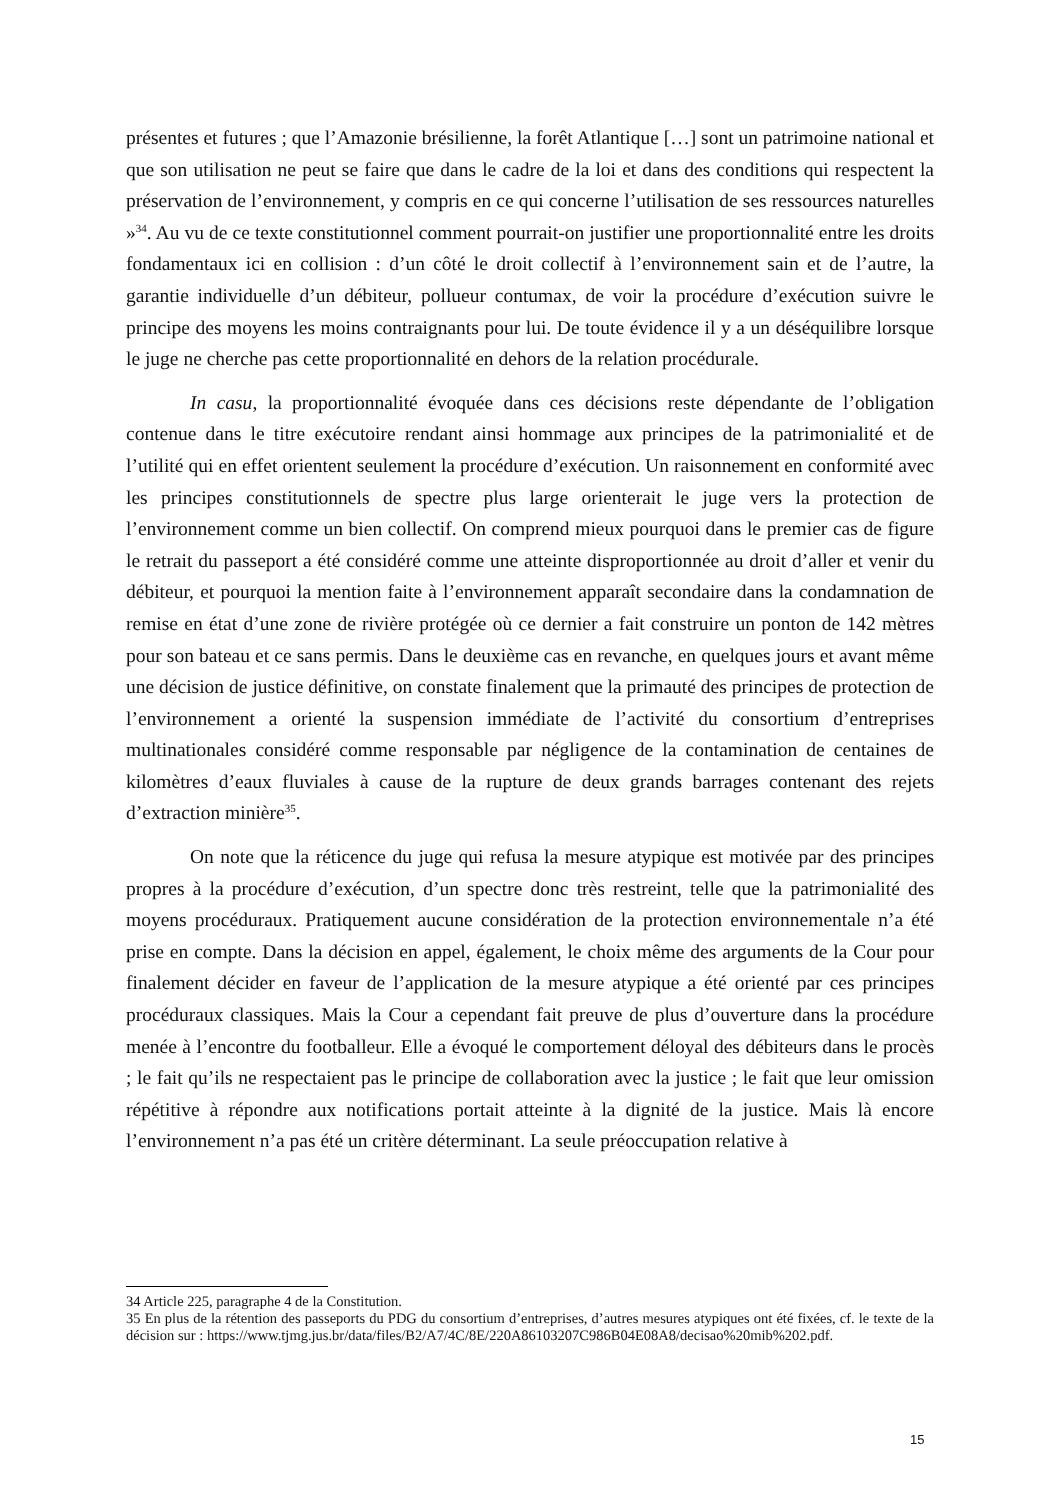présentes et futures ; que l’Amazonie brésilienne, la forêt Atlantique […] sont un patrimoine national et que son utilisation ne peut se faire que dans le cadre de la loi et dans des conditions qui respectent la préservation de l’environnement, y compris en ce qui concerne l’utilisation de ses ressources naturelles »<sup>34</sup>. Au vu de ce texte constitutionnel comment pourrait-on justifier une proportionnalité entre les droits fondamentaux ici en collision : d’un côté le droit collectif à l’environnement sain et de l’autre, la garantie individuelle d’un débiteur, pollueur contumax, de voir la procédure d’exécution suivre le principe des moyens les moins contraignants pour lui. De toute évidence il y a un déséquilibre lorsque le juge ne cherche pas cette proportionnalité en dehors de la relation procédurale.
In casu, la proportionnalité évoquée dans ces décisions reste dépendante de l’obligation contenue dans le titre exécutoire rendant ainsi hommage aux principes de la patrimonialité et de l’utilité qui en effet orientent seulement la procédure d’exécution. Un raisonnement en conformité avec les principes constitutionnels de spectre plus large orienterait le juge vers la protection de l’environnement comme un bien collectif. On comprend mieux pourquoi dans le premier cas de figure le retrait du passeport a été considéré comme une atteinte disproportionnée au droit d’aller et venir du débiteur, et pourquoi la mention faite à l’environnement apparaît secondaire dans la condamnation de remise en état d’une zone de rivière protégée où ce dernier a fait construire un ponton de 142 mètres pour son bateau et ce sans permis. Dans le deuxième cas en revanche, en quelques jours et avant même une décision de justice définitive, on constate finalement que la primauté des principes de protection de l’environnement a orienté la suspension immédiate de l’activité du consortium d’entreprises multinationales considéré comme responsable par négligence de la contamination de centaines de kilomètres d’eaux fluviales à cause de la rupture de deux grands barrages contenant des rejets d’extraction minière<sup>35</sup>.
On note que la réticence du juge qui refusa la mesure atypique est motivée par des principes propres à la procédure d’exécution, d’un spectre donc très restreint, telle que la patrimonialité des moyens procéduraux. Pratiquement aucune considération de la protection environnementale n’a été prise en compte. Dans la décision en appel, également, le choix même des arguments de la Cour pour finalement décider en faveur de l’application de la mesure atypique a été orienté par ces principes procéduraux classiques. Mais la Cour a cependant fait preuve de plus d’ouverture dans la procédure menée à l’encontre du footballeur. Elle a évoqué le comportement déloyal des débiteurs dans le procès ; le fait qu’ils ne respectaient pas le principe de collaboration avec la justice ; le fait que leur omission répétitive à répondre aux notifications portait atteinte à la dignité de la justice. Mais là encore l’environnement n’a pas été un critère déterminant. La seule préoccupation relative à
34 Article 225, paragraphe 4 de la Constitution.
35 En plus de la rétention des passeports du PDG du consortium d’entreprises, d’autres mesures atypiques ont été fixées, cf. le texte de la décision sur : https://www.tjmg.jus.br/data/files/B2/A7/4C/8E/220A86103207C986B04E08A8/decisao%20mib%202.pdf.
15